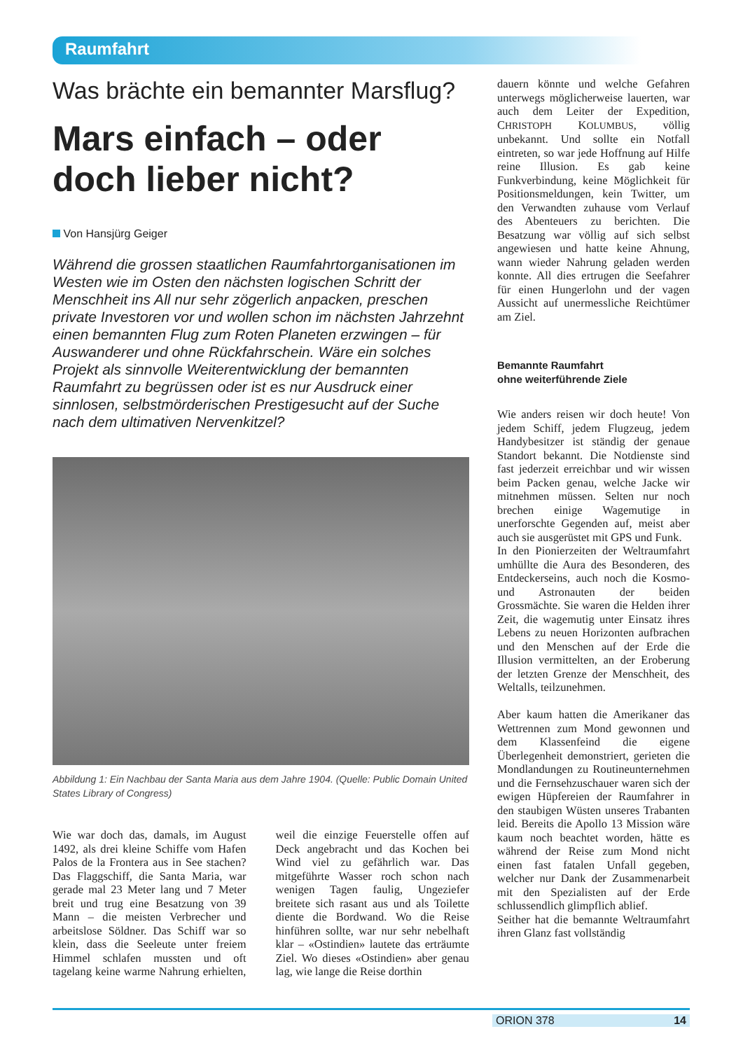Raumfahrt
Was brächte ein bemannter Marsflug?
Mars einfach – oder doch lieber nicht?
Von Hansjürg Geiger
Während die grossen staatlichen Raumfahrtorganisationen im Westen wie im Osten den nächsten logischen Schritt der Menschheit ins All nur sehr zögerlich anpacken, preschen private Investoren vor und wollen schon im nächsten Jahrzehnt einen bemannten Flug zum Roten Planeten erzwingen – für Auswanderer und ohne Rückfahrschein. Wäre ein solches Projekt als sinnvolle Weiterentwicklung der bemannten Raumfahrt zu begrüssen oder ist es nur Ausdruck einer sinnlosen, selbstmörderischen Prestigesucht auf der Suche nach dem ultimativen Nervenkitzel?
Abbildung 1: Ein Nachbau der Santa Maria aus dem Jahre 1904. (Quelle: Public Domain United States Library of Congress)
Wie war doch das, damals, im August 1492, als drei kleine Schiffe vom Hafen Palos de la Frontera aus in See stachen? Das Flaggschiff, die Santa Maria, war gerade mal 23 Meter lang und 7 Meter breit und trug eine Besatzung von 39 Mann – die meisten Verbrecher und arbeitslose Söldner. Das Schiff war so klein, dass die Seeleute unter freiem Himmel schlafen mussten und oft tagelang keine warme Nahrung erhielten, weil die einzige Feuerstelle offen auf Deck angebracht und das Kochen bei Wind viel zu gefährlich war. Das mitgeführte Wasser roch schon nach wenigen Tagen faulig, Ungeziefer breitete sich rasant aus und als Toilette diente die Bordwand. Wo die Reise hinführen sollte, war nur sehr nebelhaft klar – «Ostindien» lautete das erträumte Ziel. Wo dieses «Ostindien» aber genau lag, wie lange die Reise dorthin
dauern könnte und welche Gefahren unterwegs möglicherweise lauerten, war auch dem Leiter der Expedition, CHRISTOPH KOLUMBUS, völlig unbekannt. Und sollte ein Notfall eintreten, so war jede Hoffnung auf Hilfe reine Illusion. Es gab keine Funkverbindung, keine Möglichkeit für Positionsmeldungen, kein Twitter, um den Verwandten zuhause vom Verlauf des Abenteuers zu berichten. Die Besatzung war völlig auf sich selbst angewiesen und hatte keine Ahnung, wann wieder Nahrung geladen werden konnte. All dies ertrugen die Seefahrer für einen Hungerlohn und der vagen Aussicht auf unermessliche Reichtümer am Ziel.
Bemannte Raumfahrt
ohne weiterführende Ziele
Wie anders reisen wir doch heute! Von jedem Schiff, jedem Flugzeug, jedem Handybesitzer ist ständig der genaue Standort bekannt. Die Notdienste sind fast jederzeit erreichbar und wir wissen beim Packen genau, welche Jacke wir mitnehmen müssen. Selten nur noch brechen einige Wagemutige in unerforschte Gegenden auf, meist aber auch sie ausgerüstet mit GPS und Funk.
In den Pionierzeiten der Weltraumfahrt umhüllte die Aura des Besonderen, des Entdeckerseins, auch noch die Kosmo- und Astronauten der beiden Grossmächte. Sie waren die Helden ihrer Zeit, die wagemutig unter Einsatz ihres Lebens zu neuen Horizonten aufbrachen und den Menschen auf der Erde die Illusion vermittelten, an der Eroberung der letzten Grenze der Menschheit, des Weltalls, teilzunehmen.
Aber kaum hatten die Amerikaner das Wettrennen zum Mond gewonnen und dem Klassenfeind die eigene Überlegenheit demonstriert, gerieten die Mondlandungen zu Routineunternehmen und die Fernsehzuschauer waren sich der ewigen Hüpfereien der Raumfahrer in den staubigen Wüsten unseres Trabanten leid. Bereits die Apollo 13 Mission wäre kaum noch beachtet worden, hätte es während der Reise zum Mond nicht einen fast fatalen Unfall gegeben, welcher nur Dank der Zusammenarbeit mit den Spezialisten auf der Erde schlussendlich glimpflich ablief.
Seither hat die bemannte Weltraumfahrt ihren Glanz fast vollständig
ORION 378 14